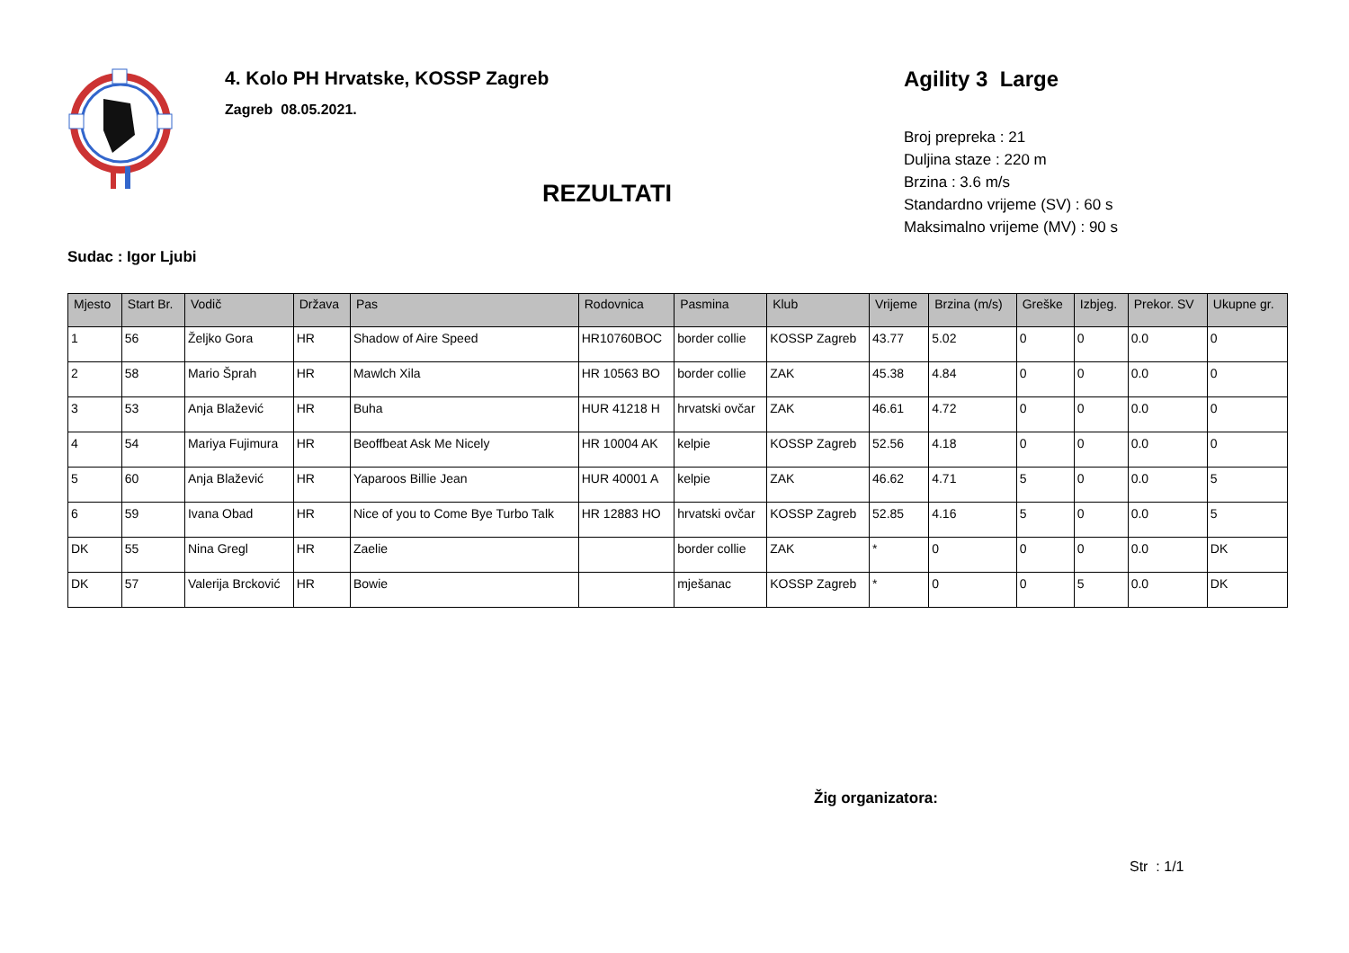4. Kolo PH Hrvatske, KOSSP Zagreb
Zagreb 08.05.2021.
Agility 3 Large
Broj prepreka : 21
Duljina staze : 220 m
Brzina : 3.6 m/s
Standardno vrijeme (SV) : 60 s
Maksimalno vrijeme (MV) : 90 s
REZULTATI
Sudac : Igor Ljubi
| Mjesto | Start Br. | Vodič | Država | Pas | Rodovnica | Pasmina | Klub | Vrijeme | Brzina (m/s) | Greške | Izbjeg. | Prekor. SV | Ukupne gr. |
| --- | --- | --- | --- | --- | --- | --- | --- | --- | --- | --- | --- | --- | --- |
| 1 | 56 | Željko Gora | HR | Shadow of Aire Speed | HR10760BOC | border collie | KOSSP Zagreb | 43.77 | 5.02 | 0 | 0 | 0.0 | 0 |
| 2 | 58 | Mario Šprah | HR | Mawlch Xila | HR 10563 BO | border collie | ZAK | 45.38 | 4.84 | 0 | 0 | 0.0 | 0 |
| 3 | 53 | Anja Blažević | HR | Buha | HUR 41218 H | hrvatski ovčar | ZAK | 46.61 | 4.72 | 0 | 0 | 0.0 | 0 |
| 4 | 54 | Mariya Fujimura | HR | Beoffbeat Ask Me Nicely | HR 10004 AK | kelpie | KOSSP Zagreb | 52.56 | 4.18 | 0 | 0 | 0.0 | 0 |
| 5 | 60 | Anja Blažević | HR | Yaparoos Billie Jean | HUR 40001 A | kelpie | ZAK | 46.62 | 4.71 | 5 | 0 | 0.0 | 5 |
| 6 | 59 | Ivana Obad | HR | Nice of you to Come Bye Turbo Talk | HR 12883 HO | hrvatski ovčar | KOSSP Zagreb | 52.85 | 4.16 | 5 | 0 | 0.0 | 5 |
| DK | 55 | Nina Gregl | HR | Zaelie | | border collie | ZAK | * | 0 | 0 | 0 | 0.0 | DK |
| DK | 57 | Valerija Brcković | HR | Bowie | | mješanac | KOSSP Zagreb | * | 0 | 0 | 5 | 0.0 | DK |
Žig organizatora:
Str : 1/1